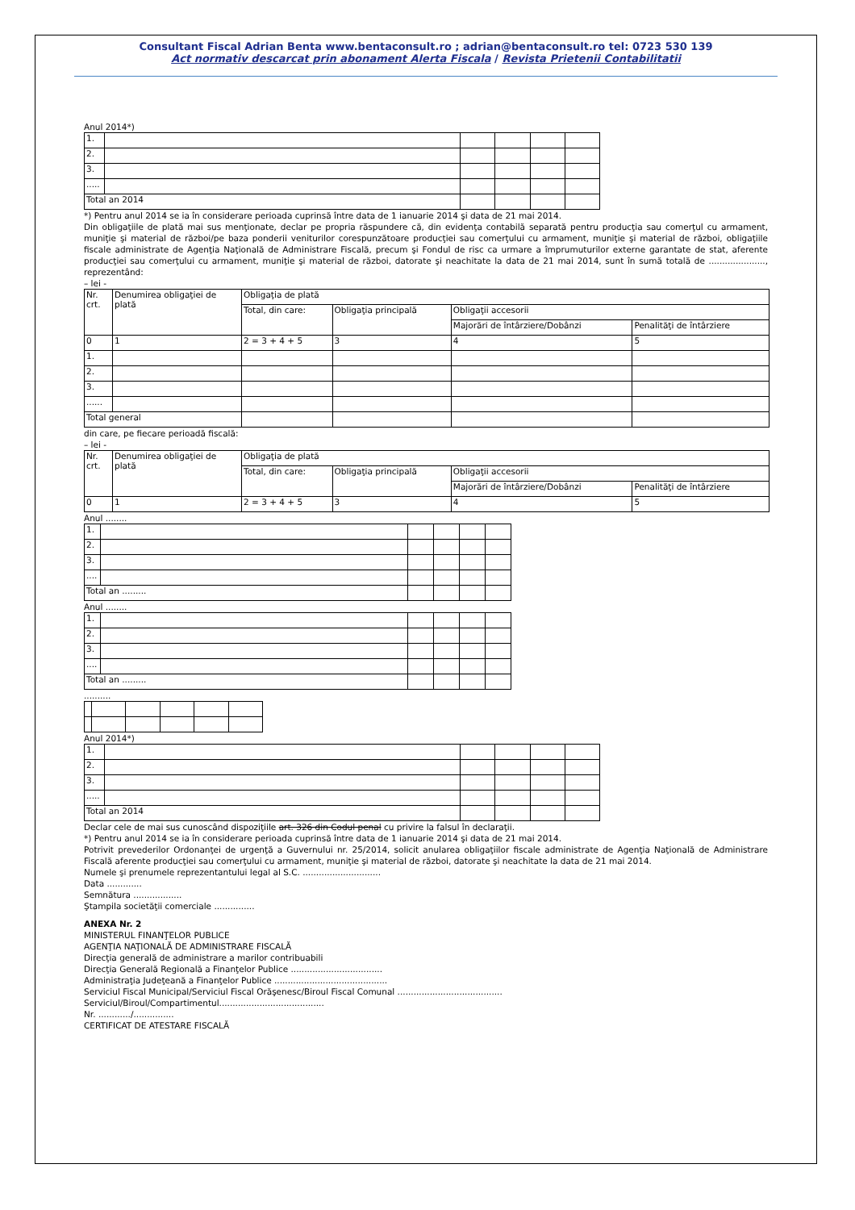Consultant Fiscal Adrian Benta www.bentaconsult.ro ; adrian@bentaconsult.ro tel: 0723 530 139
Act normativ descarcat prin abonament Alerta Fiscala / Revista Prietenii Contabilitatii
Anul 2014*)
| 1. | | | | | |
| 2. | | | | | |
| 3. | | | | | |
| ..... | | | | | |
| Total an 2014 | | | | | |
*) Pentru anul 2014 se ia în considerare perioada cuprinsă între data de 1 ianuarie 2014 şi data de 21 mai 2014.
Din obligaţiile de plată mai sus menţionate, declar pe propria răspundere că, din evidenţa contabilă separată pentru producţia sau comerţul cu armament, muniţie şi material de război/pe baza ponderii veniturilor corespunzătoare producţiei sau comerţului cu armament, muniţie şi material de război, obligaţiile fiscale administrate de Agenţia Naţională de Administrare Fiscală, precum şi Fondul de risc ca urmare a împrumuturilor externe garantate de stat, aferente producţiei sau comerţului cu armament, muniţie şi material de război, datorate şi neachitate la data de 21 mai 2014, sunt în sumă totală de ....................., reprezentând:
– lei -
| Nr. crt. | Denumirea obligaţiei de plată | Obligaţia de plată | | | |
| | | Total, din care: | Obligaţia principală | Obligaţii accesorii | |
| | | | | Majorări de întârziere/Dobânzi | Penalităţi de întârziere |
| 0 | 1 | 2 = 3 + 4 + 5 | 3 | 4 | 5 |
| 1. | | | | | |
| 2. | | | | | |
| 3. | | | | | |
| ...... | | | | | |
| Total general | | | | | |
din care, pe fiecare perioadă fiscală:
– lei -
| Nr. crt. | Denumirea obligaţiei de plată | Obligaţia de plată | | | |
| | | Total, din care: | Obligaţia principală | Obligaţii accesorii | |
| | | | | Majorări de întârziere/Dobânzi | Penalităţi de întârziere |
| 0 | 1 | 2 = 3 + 4 + 5 | 3 | 4 | 5 |
Anul ........
| 1. | | | | | |
| 2. | | | | | |
| 3. | | | | | |
| .... | | | | | |
| Total an ......... | | | | | |
Anul ........
| 1. | | | | | |
| 2. | | | | | |
| 3. | | | | | |
| .... | | | | | |
| Total an ......... | | | | | |
..........
Anul 2014*)
| 1. | | | | | |
| 2. | | | | | |
| 3. | | | | | |
| ..... | | | | | |
| Total an 2014 | | | | | |
Declar cele de mai sus cunoscând dispoziţiile art. 326 din Codul penal cu privire la falsul în declaraţii.
*) Pentru anul 2014 se ia în considerare perioada cuprinsă între data de 1 ianuarie 2014 şi data de 21 mai 2014.
Potrivit prevederilor Ordonanţei de urgenţă a Guvernului nr. 25/2014, solicit anularea obligaţiilor fiscale administrate de Agenţia Naţională de Administrare Fiscală aferente producţiei sau comerţului cu armament, muniţie şi material de război, datorate şi neachitate la data de 21 mai 2014.
Numele şi prenumele reprezentantului legal al S.C. .............................
Data .............
Semnătura ..................
Ştampila societăţii comerciale ...............
ANEXA Nr. 2
MINISTERUL FINANŢELOR PUBLICE
AGENŢIA NAŢIONALĂ DE ADMINISTRARE FISCALĂ
Direcţia generală de administrare a marilor contribuabili
Direcţia Generală Regională a Finanţelor Publice ..................................
Administraţia Judeţeană a Finanţelor Publice ..........................................
Serviciul Fiscal Municipal/Serviciul Fiscal Orăşenesc/Biroul Fiscal Comunal .......................................
Serviciul/Biroul/Compartimentul.......................................
Nr. ............/...............
CERTIFICAT DE ATESTARE FISCALĂ